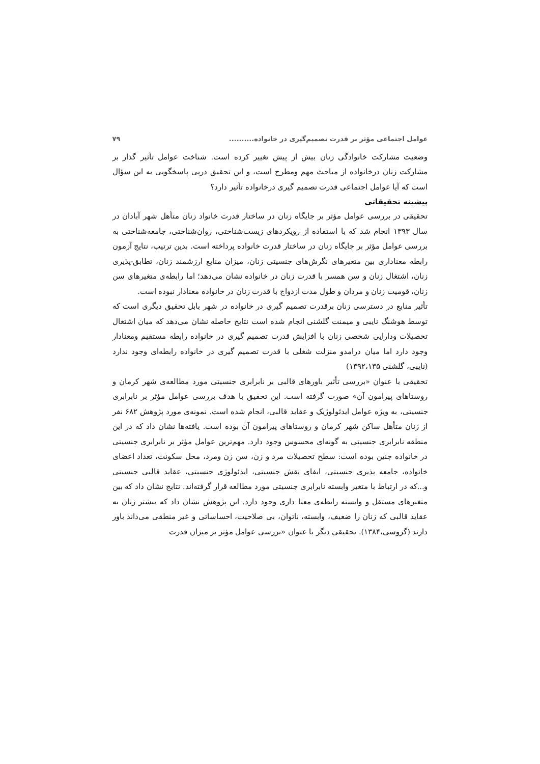عوامل اجتماعی مؤثر بر قدرت تصمیم‌گیری در خانواده.......... ۷۹
وضعیت مشارکت خانوادگی زنان بیش از پیش تغییر کرده است. شناخت عوامل تأثیر گذار بر مشارکت زنان درخانواده از مباحث مهم ومطرح است، و این تحقیق درپی پاسخگویی به این سؤال است که آیا عوامل اجتماعی قدرت تصمیم گیری درخانواده تأثیر دارد؟
پیشینه تحقیقاتی
تحقیقی در بررسی عوامل مؤثر بر جایگاه زنان در ساختار قدرت خانواد زنان متأهل شهر آبادان در سال ۱۳۹۳ انجام شد که با استفاده از رویکردهای زیست‌شناختی، روان‌شناختی، جامعه‌شناختی به بررسی عوامل مؤثر بر جایگاه زنان در ساختار قدرت خانواده پرداخته است. بدین ترتیب، نتایج آزمون رابطه معناداری بین متغیرهای نگرش‌های جنسیتی زنان، میزان منابع ارزشمند زنان، تطابق-پذیری زنان، اشتغال زنان و سن همسر با قدرت زنان در خانواده نشان می‌دهد؛ اما رابطه‌ی متغیرهای سن زنان، قومیت زنان و مردان و طول مدت ازدواج با قدرت زنان در خانواده معنادار نبوده است.
تأثیر منابع در دسترسی زنان برقدرت تصمیم گیری در خانواده در شهر بابل تحقیق دیگری است که توسط هوشنگ نایبی و میمنت گلشنی انجام شده است نتایج حاصله نشان می‌دهد که میان اشتغال تحصیلات ودارایی شخصی زنان با افزایش قدرت تصمیم گیری در خانواده رابطه مستقیم ومعنادار وجود دارد اما میان درامدو منزلت شغلی با قدرت تصمیم گیری در خانواده رابطه‌ای وجود ندارد (نایبی، گلشنی ۱۳۹۲،۱۳۵)
تحقیقی با عنوان «بررسی تأثیر باورهای قالبی بر نابرابری جنسیتی مورد مطالعه‌ی شهر کرمان و روستاهای پیرامون آن» صورت گرفته است. این تحقیق با هدف بررسی عوامل مؤثر بر نابرابری جنسیتی، به ویژه عوامل ایدئولوژیک و عقاید قالبی، انجام شده است. نمونه‌ی مورد پژوهش ۶۸۲ نفر از زنان متأهل ساکن شهر کرمان و روستاهای پیرامون آن بوده است. یافته‌ها نشان داد که در این منطقه نابرابری جنسیتی به گونه‌ای محسوس وجود دارد. مهم‌ترین عوامل مؤثر بر نابرابری جنسیتی در خانواده چنین بوده است: سطح تحصیلات مرد و زن، سن زن ومرد، محل سکونت، تعداد اعضای خانواده، جامعه پذیری جنسیتی، ایفای نقش جنسیتی، ایدئولوژی جنسیتی، عقاید قالبی جنسیتی و...که در ارتباط با متغیر وابسته نابرابری جنسیتی مورد مطالعه قرار گرفته‌اند. نتایج نشان داد که بین متغیرهای مستقل و وابسته رابطه‌ی معنا داری وجود دارد. این پژوهش نشان داد که بیشتر زنان به عقاید قالبی که زنان را ضعیف، وابسته، ناتوان، بی صلاحیت، احساساتی و غیر منطقی می‌داند باور دارند (گروسی،۱۳۸۴). تحقیقی دیگر با عنوان «بررسی عوامل مؤثر بر میزان قدرت